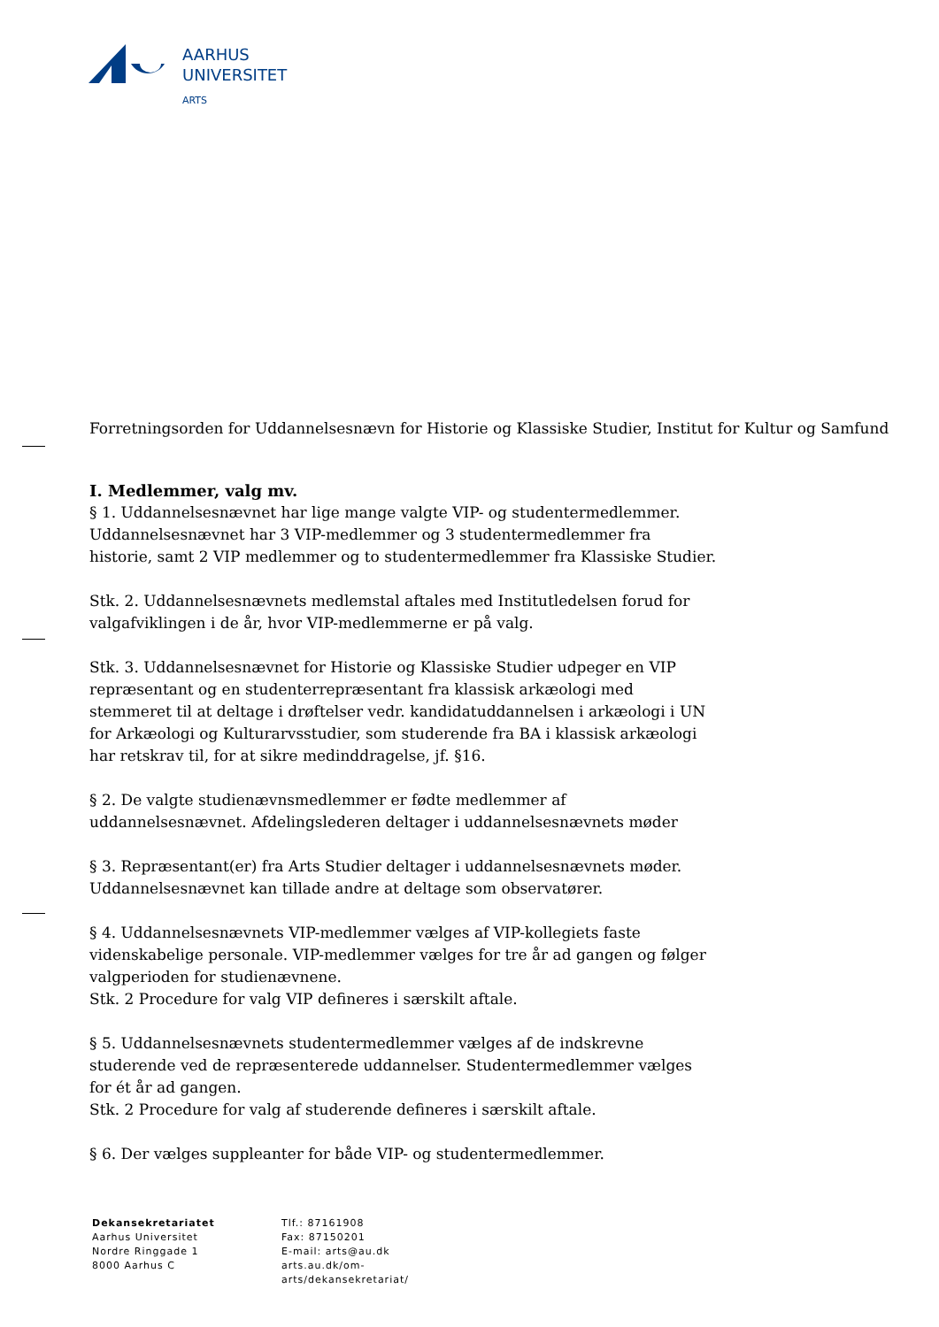AARHUS
UNIVERSITET
ARTS
Forretningsorden for Uddannelsesnævn for Historie og Klassiske Studier, Institut for Kultur og Samfund
I. Medlemmer, valg mv.
§ 1. Uddannelsesnævnet har lige mange valgte VIP- og studentermedlemmer. Uddannelsesnævnet har 3 VIP-medlemmer og 3 studentermedlemmer fra historie, samt 2 VIP medlemmer og to studentermedlemmer fra Klassiske Studier.
Stk. 2. Uddannelsesnævnets medlemstal aftales med Institutledelsen forud for valgafviklingen i de år, hvor VIP-medlemmerne er på valg.
Stk. 3. Uddannelsesnævnet for Historie og Klassiske Studier udpeger en VIP repræsentant og en studenterrepræsentant fra klassisk arkæologi med stemmeret til at deltage i drøftelser vedr. kandidatuddannelsen i arkæologi i UN for Arkæologi og Kulturarvsstudier, som studerende fra BA i klassisk arkæologi har retskrav til, for at sikre medinddragelse, jf. §16.
§ 2. De valgte studienævnsmedlemmer er fødte medlemmer af uddannelsesnævnet. Afdelingslederen deltager i uddannelsesnævnets møder
§ 3. Repræsentant(er) fra Arts Studier deltager i uddannelsesnævnets møder. Uddannelsesnævnet kan tillade andre at deltage som observatører.
§ 4. Uddannelsesnævnets VIP-medlemmer vælges af VIP-kollegiets faste videnskabelige personale. VIP-medlemmer vælges for tre år ad gangen og følger valgperioden for studienævnene.
Stk. 2 Procedure for valg VIP defineres i særskilt aftale.
§ 5. Uddannelsesnævnets studentermedlemmer vælges af de indskrevne studerende ved de repræsenterede uddannelser. Studentermedlemmer vælges for ét år ad gangen.
Stk. 2 Procedure for valg af studerende defineres i særskilt aftale.
§ 6. Der vælges suppleanter for både VIP- og studentermedlemmer.
Dekansekretariatet
Aarhus Universitet
Nordre Ringgade 1
8000 Aarhus C
Tlf.: 87161908
Fax: 87150201
E-mail: arts@au.dk
arts.au.dk/om-
arts/dekansekretariat/